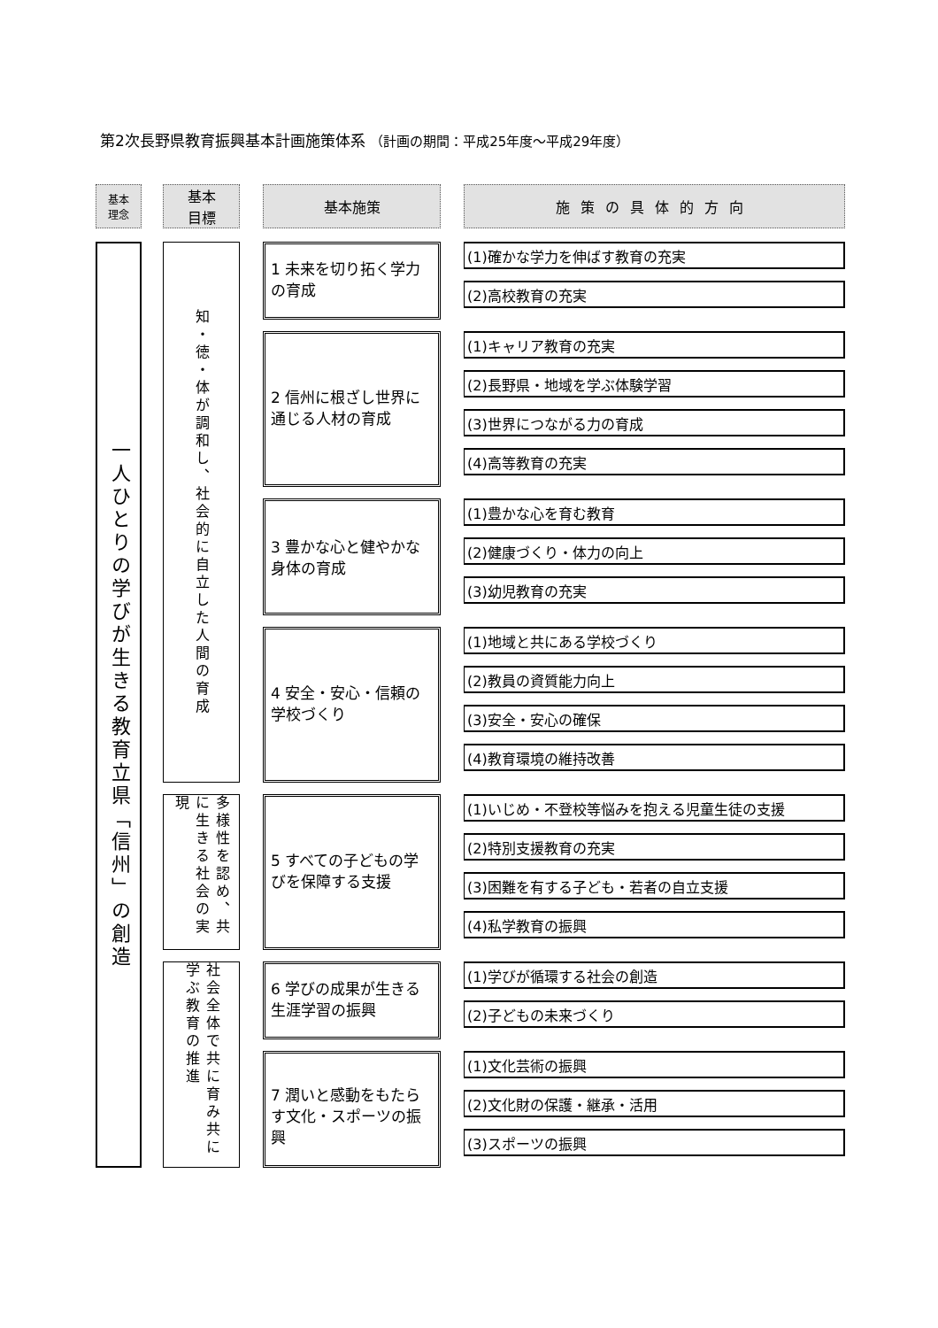第2次長野県教育振興基本計画施策体系 （計画の期間：平成25年度～平成29年度）
基本
理念
基本
目標
基本施策
施策の具体的方向
一人ひとりの学びが生きる教育立県「信州」の創造
知・徳・体が調和し、社会的に自立した人間の育成
多様性を認め、共に生きる社会の実現
社会全体で共に育み共に学ぶ教育の推進
1 未来を切り拓く学力の育成
(1)確かな学力を伸ばす教育の充実
(2)高校教育の充実
2 信州に根ざし世界に通じる人材の育成
(1)キャリア教育の充実
(2)長野県・地域を学ぶ体験学習
(3)世界につながる力の育成
(4)高等教育の充実
3 豊かな心と健やかな身体の育成
(1)豊かな心を育む教育
(2)健康づくり・体力の向上
(3)幼児教育の充実
4 安全・安心・信頼の学校づくり
(1)地域と共にある学校づくり
(2)教員の資質能力向上
(3)安全・安心の確保
(4)教育環境の維持改善
5 すべての子どもの学びを保障する支援
(1)いじめ・不登校等悩みを抱える児童生徒の支援
(2)特別支援教育の充実
(3)困難を有する子ども・若者の自立支援
(4)私学教育の振興
6 学びの成果が生きる生涯学習の振興
(1)学びが循環する社会の創造
(2)子どもの未来づくり
7 潤いと感動をもたらす文化・スポーツの振興
(1)文化芸術の振興
(2)文化財の保護・継承・活用
(3)スポーツの振興